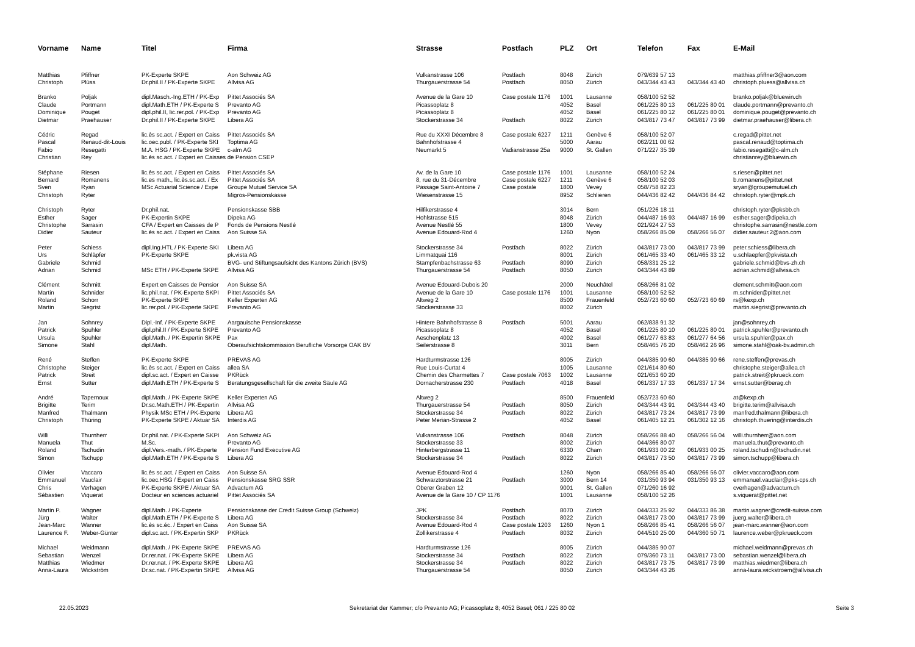| Vorname | Name | Titel | Firma | Strasse | Postfach | PLZ | Ort | Telefon | Fax | E-Mail |
| --- | --- | --- | --- | --- | --- | --- | --- | --- | --- | --- |
| Matthias | Pfiffner | PK-Experte SKPE | Aon Schweiz AG | Vulkanstrasse 106 | Postfach | 8048 | Zürich | 079/639 57 13 | | matthias.pfiffner3@aon.com |
| Christoph | Plüss | Dr.phil.II / PK-Experte SKPE | Allvisa AG | Thurgauerstrasse 54 | Postfach | 8050 | Zürich | 043/344 43 43 | 043/344 43 40 | christoph.pluess@allvisa.ch |
| Branko | Poljak | dipl.Masch.-Ing.ETH / PK-Exp | Pittet Associés SA | Avenue de la Gare 10 | Case postale 1176 | 1001 | Lausanne | 058/100 52 52 | | branko.poljak@bluewin.ch |
| Claude | Portmann | dipl.Math.ETH / PK-Experte S | Prevanto AG | Picassoplatz 8 | | 4052 | Basel | 061/225 80 13 | 061/225 80 01 | claude.portmann@prevanto.ch |
| Dominique | Pouget | dipl.phil.II, lic.rer.pol. / PK-Exp | Prevanto AG | Picassoplatz 8 | | 4052 | Basel | 061/225 80 12 | 061/225 80 01 | dominique.pouget@prevanto.ch |
| Dietmar | Praehauser | Dr.phil.II / PK-Experte SKPE | Libera AG | Stockerstrasse 34 | Postfach | 8022 | Zürich | 043/817 73 47 | 043/817 73 99 | dietmar.praehauser@libera.ch |
| Cédric | Regad | lic.ès sc.act. / Expert en Caiss | Pittet Associés SA | Rue du XXXI Décembre 8 | Case postale 6227 | 1211 | Genève 6 | 058/100 52 07 | | c.regad@pittet.net |
| Pascal | Renaud-dit-Louis | lic.oec.publ. / PK-Experte SKI | Toptima AG | Bahnhofstrasse 4 | | 5000 | Aarau | 062/211 00 62 | | pascal.renaud@toptima.ch |
| Fabio | Resegatti | M.A. HSG / PK-Experte SKPE | c-alm AG | Neumarkt 5 | Vadianstrasse 25a | 9000 | St. Gallen | 071/227 35 39 | | fabio.resegatti@c-alm.ch |
| Christian | Rey | lic.ès sc.act. / Expert en Caisses de Pension CSEP | | | | | | | | christianrey@bluewin.ch |
| Stéphane | Riesen | lic.ès sc.act. / Expert en Caiss | Pittet Associés SA | Av. de la Gare 10 | Case postale 1176 | 1001 | Lausanne | 058/100 52 24 | | s.riesen@pittet.net |
| Bernard | Romanens | lic.es math., lic.ès.sc.act. / Ex | Pittet Associés SA | 8, rue du 31-Décembre | Case postale 6227 | 1211 | Genève 6 | 058/100 52 03 | | b.romanens@pittet.net |
| Sven | Ryan | MSc Actuarial Science / Expe | Groupe Mutuel Service SA | Passage Saint-Antoine 7 | Case postale | 1800 | Vevey | 058/758 82 23 | | sryan@groupemutuel.ch |
| Christoph | Ryter | | Migros-Pensionskasse | Wiesenstrasse 15 | | 8952 | Schlieren | 044/436 82 42 | 044/436 84 42 | christoph.ryter@mpk.ch |
| Christoph | Ryter | Dr.phil.nat. | Pensionskasse SBB | Hilfikerstrasse 4 | | 3014 | Bern | 051/226 18 11 | | christoph.ryter@pksbb.ch |
| Esther | Sager | PK-Expertin SKPE | Dipeka AG | Hohlstrasse 515 | | 8048 | Zürich | 044/487 16 93 | 044/487 16 99 | esther.sager@dipeka.ch |
| Christophe | Sarrasin | CFA / Expert en Caisses de P | Fonds de Pensions Nestlé | Avenue Nestlé 55 | | 1800 | Vevey | 021/924 27 53 | | christophe.sarrasin@nestle.com |
| Didier | Sauteur | lic.ès sc.act. / Expert en Caiss | Aon Suisse SA | Avenue Edouard-Rod 4 | | 1260 | Nyon | 058/266 85 09 | 058/266 56 07 | didier.sauteur.2@aon.com |
| Peter | Schiess | dipl.Ing.HTL / PK-Experte SKI | Libera AG | Stockerstrasse 34 | Postfach | 8022 | Zürich | 043/817 73 00 | 043/817 73 99 | peter.schiess@libera.ch |
| Urs | Schläpfer | PK-Experte SKPE | pk.vista AG | Limmatquai 116 | | 8001 | Zürich | 061/465 33 40 | 061/465 33 12 | u.schlaepfer@pkvista.ch |
| Gabriele | Schmid | | BVG- und Stiftungsaufsicht des Kantons Zürich (BVS) | Stampfenbachstrasse 63 | Postfach | 8090 | Zürich | 058/331 25 12 | | gabriele.schmid@bvs-zh.ch |
| Adrian | Schmid | MSc ETH / PK-Experte SKPE | Allvisa AG | Thurgauerstrasse 54 | Postfach | 8050 | Zürich | 043/344 43 89 | | adrian.schmid@allvisa.ch |
| Clément | Schmitt | Expert en Caisses de Pensior | Aon Suisse SA | Avenue Edouard-Dubois 20 | | 2000 | Neuchâtel | 058/266 81 02 | | clement.schmitt@aon.com |
| Martin | Schnider | lic.phil.nat. / PK-Experte SKPI | Pittet Associés SA | Avenue de la Gare 10 | Case postale 1176 | 1001 | Lausanne | 058/100 52 52 | | m.schnider@pittet.net |
| Roland | Schorr | PK-Experte SKPE | Keller Experten AG | Altweg 2 | | 8500 | Frauenfeld | 052/723 60 60 | 052/723 60 69 | rs@kexp.ch |
| Martin | Siegrist | lic.rer.pol. / PK-Experte SKPE | Prevanto AG | Stockerstrasse 33 | | 8002 | Zürich | | | martin.siegrist@prevanto.ch |
| Jan | Sohnrey | Dipl.-Inf. / PK-Experte SKPE | Aargauische Pensionskasse | Hintere Bahnhofstrasse 8 | Postfach | 5001 | Aarau | 062/838 91 32 | | jan@sohnrey.ch |
| Patrick | Spuhler | dipl.phil.II / PK-Experte SKPE | Prevanto AG | Picassoplatz 8 | | 4052 | Basel | 061/225 80 10 | 061/225 80 01 | patrick.spuhler@prevanto.ch |
| Ursula | Spuhler | dipl.Math. / PK-Expertin SKPE | Pax | Aeschenplatz 13 | | 4002 | Basel | 061/277 63 83 | 061/277 64 56 | ursula.spuhler@pax.ch |
| Simone | Stahl | dipl.Math. | Oberaufsichtskommission Berufliche Vorsorge OAK BV | Seilerstrasse 8 | | 3011 | Bern | 058/465 76 20 | 058/462 26 96 | simone.stahl@oak-bv.admin.ch |
| René | Steffen | PK-Experte SKPE | PREVAS AG | Hardturmstrasse 126 | | 8005 | Zürich | 044/385 90 60 | 044/385 90 66 | rene.steffen@prevas.ch |
| Christophe | Steiger | lic.ès sc.act. / Expert en Caiss | allea SA | Rue Louis-Curtat 4 | | 1005 | Lausanne | 021/614 80 60 | | christophe.steiger@allea.ch |
| Patrick | Streit | dipl.sc.act. / Expert en Caisse | PKRück | Chemin des Charmettes 7 | Case postale 7063 | 1002 | Lausanne | 021/653 60 20 | | patrick.streit@pkrueck.com |
| Ernst | Sutter | dipl.Math.ETH / PK-Experte S | Beratungsgesellschaft für die zweite Säule AG | Dornacherstrasse 230 | Postfach | 4018 | Basel | 061/337 17 33 | 061/337 17 34 | ernst.sutter@berag.ch |
| André | Tapernoux | dipl.Math. / PK-Experte SKPE | Keller Experten AG | Altweg 2 | | 8500 | Frauenfeld | 052/723 60 60 | | at@kexp.ch |
| Brigitte | Terim | Dr.sc.Math.ETH / PK-Expertin | Allvisa AG | Thurgauerstrasse 54 | Postfach | 8050 | Zürich | 043/344 43 91 | 043/344 43 40 | brigitte.terim@allvisa.ch |
| Manfred | Thalmann | Physik MSc ETH / PK-Experte | Libera AG | Stockerstrasse 34 | Postfach | 8022 | Zürich | 043/817 73 24 | 043/817 73 99 | manfred.thalmann@libera.ch |
| Christoph | Thüring | PK-Experte SKPE / Aktuar SA | Interdis AG | Peter Merian-Strasse 2 | | 4052 | Basel | 061/405 12 21 | 061/302 12 16 | christoph.thuering@interdis.ch |
| Willi | Thurnherr | Dr.phil.nat. / PK-Experte SKPI | Aon Schweiz AG | Vulkanstrasse 106 | Postfach | 8048 | Zürich | 058/266 88 40 | 058/266 56 04 | willi.thurnherr@aon.com |
| Manuela | Thut | M.Sc. | Prevanto AG | Stockerstrasse 33 | | 8002 | Zürich | 044/366 80 07 | | manuela.thut@prevanto.ch |
| Roland | Tschudin | dipl.Vers.-math. / PK-Experte | Pension Fund Executive AG | Hinterbergstrasse 11 | | 6330 | Cham | 061/933 00 22 | 061/933 00 25 | roland.tschudin@tschudin.net |
| Simon | Tschupp | dipl.Math.ETH / PK-Experte S | Libera AG | Stockerstrasse 34 | Postfach | 8022 | Zürich | 043/817 73 50 | 043/817 73 99 | simon.tschupp@libera.ch |
| Olivier | Vaccaro | lic.ès sc.act. / Expert en Caiss | Aon Suisse SA | Avenue Edouard-Rod 4 | | 1260 | Nyon | 058/266 85 40 | 058/266 56 07 | olivier.vaccaro@aon.com |
| Emmanuel | Vauclair | lic.oec.HSG / Expert en Caiss | Pensionskasse SRG SSR | Schwarztorstrasse 21 | Postfach | 3000 | Bern 14 | 031/350 93 94 | 031/350 93 13 | emmanuel.vauclair@pks-cps.ch |
| Chris | Verhagen | PK-Experte SKPE / Aktuar SA | Advactum AG | Oberer Graben 12 | | 9001 | St. Gallen | 071/260 16 92 | | cverhagen@advactum.ch |
| Sébastien | Viquerat | Docteur en sciences actuariel | Pittet Associés SA | Avenue de la Gare 10 / CP 1176 | | 1001 | Lausanne | 058/100 52 26 | | s.viquerat@pittet.net |
| Martin P. | Wagner | dipl.Math. / PK-Experte | Pensionskasse der Credit Suisse Group (Schweiz) | JPK | Postfach | 8070 | Zürich | 044/333 25 92 | 044/333 86 38 | martin.wagner@credit-suisse.com |
| Jürg | Walter | dipl.Math.ETH / PK-Experte S | Libera AG | Stockerstrasse 34 | Postfach | 8022 | Zürich | 043/817 73 00 | 043/817 73 99 | juerg.walter@libera.ch |
| Jean-Marc | Wanner | lic.ès sc.éc. / Expert en Caiss | Aon Suisse SA | Avenue Edouard-Rod 4 | Case postale 1203 | 1260 | Nyon 1 | 058/266 85 41 | 058/266 56 07 | jean-marc.wanner@aon.com |
| Laurence F. | Weber-Günter | dipl.sc.act. / PK-Expertin SKP | PKRück | Zollikerstrasse 4 | Postfach | 8032 | Zürich | 044/510 25 00 | 044/360 50 71 | laurence.weber@pkrueck.com |
| Michael | Weidmann | dipl.Math. / PK-Experte SKPE | PREVAS AG | Hardturmstrasse 126 | | 8005 | Zürich | 044/385 90 07 | | michael.weidmann@prevas.ch |
| Sebastian | Wenzel | Dr.rer.nat. / PK-Experte SKPE | Libera AG | Stockerstrasse 34 | Postfach | 8022 | Zürich | 079/360 73 11 | 043/817 73 00 | sebastian.wenzel@libera.ch |
| Matthias | Wiedmer | Dr.rer.nat. / PK-Experte SKPE | Libera AG | Stockerstrasse 34 | Postfach | 8022 | Zürich | 043/817 73 75 | 043/817 73 99 | matthias.wiedmer@libera.ch |
| Anna-Laura | Wickström | Dr.sc.nat. / PK-Expertin SKPE | Allvisa AG | Thurgauerstrasse 54 | | 8050 | Zürich | 043/344 43 26 | | anna-laura.wickstroem@allvisa.ch |
22.05.2023 Sekretariat der Kammer; c/o Prevanto AG; Picassoplatz 8; 4052 Basel; 061 / 225 80 02 Seite 3